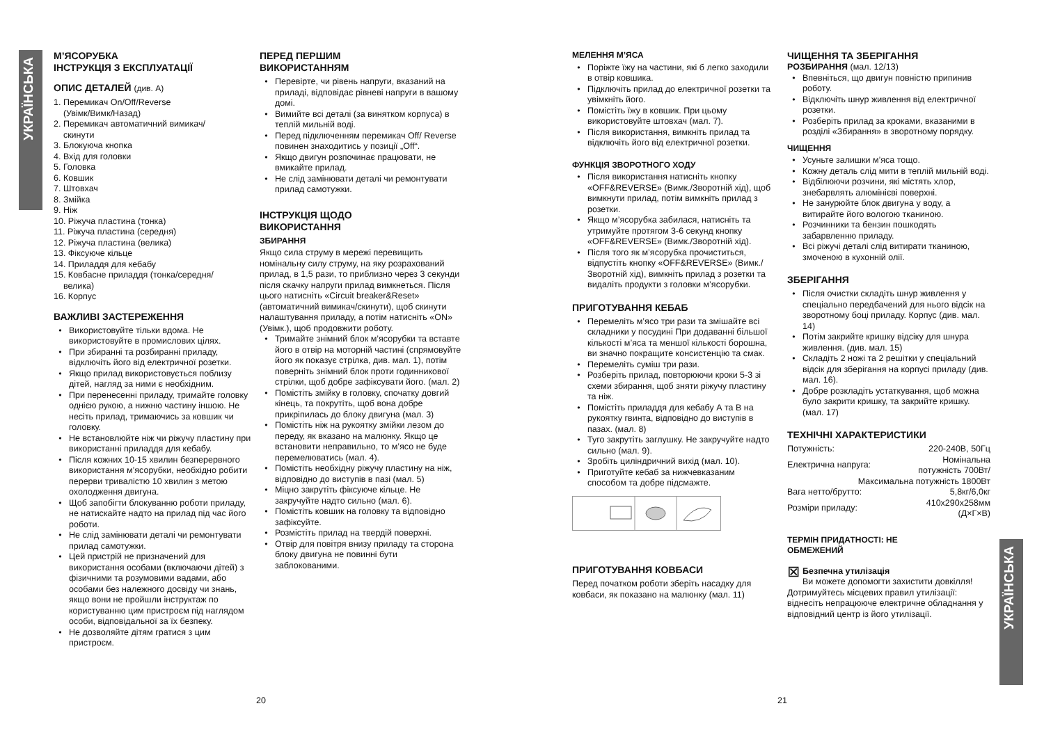УКРАЇНСЬКА
УКРАЇНСЬКА
М’ЯСОРУБКА
ІНСТРУКЦІЯ З ЕКСПЛУАТАЦІЇ
ОПИС ДЕТАЛЕЙ (див. А)
1. Перемикач On/Off/Reverse
(Увімк/Вимк/Назад)
2. Перемикач автоматичний вимикач/
скинути
3. Блокуюча кнопка
4. Вхід для головки
5. Головка
6. Ковшик
7. Штовхач
8. Змійка
9. Ніж
10. Ріжуча пластина (тонка)
11. Ріжуча пластина (середня)
12. Ріжуча пластина (велика)
13. Фіксуюче кільце
14. Приладдя для кебабу
15. Ковбасне приладдя (тонка/середня/
велика)
16. Корпус
ВАЖЛИВІ ЗАСТЕРЕЖЕННЯ
Використовуйте тільки вдома. Не використовуйте в промислових цілях.
При збиранні та розбиранні приладу, відключіть його від електричної розетки.
Якщо прилад використовується поблизу дітей, нагляд за ними є необхідним.
При перенесенні приладу, тримайте головку однією рукою, а нижню частину іншою. Не несіть прилад, тримаючись за ковшик чи головку.
Не встановлюйте ніж чи ріжучу пластину при використанні приладдя для кебабу.
Після кожних 10-15 хвилин безперервного використання м’ясорубки, необхідно робити перерви тривалістю 10 хвилин з метою охолодження двигуна.
Щоб запобігти блокуванню роботи приладу, не натискайте надто на прилад під час його роботи.
Не слід замінювати деталі чи ремонтувати прилад самотужки.
Цей пристрій не призначений для використання особами (включаючи дітей) з фізичними та розумовими вадами, або особами без належного досвіду чи знань, якщо вони не пройшли інструктаж по користуванню цим пристроєм під наглядом особи, відповідальної за їх безпеку.
Не дозволяйте дітям гратися з цим пристроєм.
ПЕРЕД ПЕРШИМ
ВИКОРИСТАННЯМ
Перевірте, чи рівень напруги, вказаний на приладі, відповідає рівневі напруги в вашому домі.
Вимийте всі деталі (за винятком корпуса) в теплій мильній воді.
Перед підключенням перемикач Off/ Reverse повинен знаходитись у позиції „Off“.
Якщо двигун розпочинає працювати, не вмикайте прилад.
Не слід замінювати деталі чи ремонтувати прилад самотужки.
ІНСТРУКЦІЯ ЩОДО
ВИКОРИСТАННЯ
ЗБИРАННЯ
Якщо сила струму в мережі перевищить номінальну силу струму, на яку розрахований прилад, в 1,5 рази, то приблизно через 3 секунди після скачку напруги прилад вимкнеться. Після цього натисніть «Circuit breaker&Reset» (автоматичний вимикач/скинути), щоб скинути налаштування приладу, а потім натисніть «ON» (Увімк.), щоб продовжити роботу.
Тримайте знімний блок м’ясорубки та вставте його в отвір на моторній частині (спрямовуйте його як показує стрілка, див. мал. 1), потім поверніть знімний блок проти годинникової стрілки, щоб добре зафіксувати його. (мал. 2)
Помістіть змійку в головку, спочатку довгий кінець, та покрутіть, щоб вона добре прикріпилась до блоку двигуна (мал. 3)
Помістіть ніж на рукоятку змійки лезом до переду, як вказано на малюнку. Якщо це встановити неправильно, то м’ясо не буде перемелюватись (мал. 4).
Помістіть необхідну ріжучу пластину на ніж, відповідно до виступів в пазі (мал. 5)
Міцно закрутіть фіксуюче кільце. Не закручуйте надто сильно (мал. 6).
Помістіть ковшик на головку та відповідно зафіксуйте.
Розмістіть прилад на твердій поверхні.
Отвір для повітря внизу приладу та сторона блоку двигуна не повинні бути заблокованими.
МЕЛЕННЯ М’ЯСА
Поріжте їжу на частини, які б легко заходили в отвір ковшика.
Підключіть прилад до електричної розетки та увімкніть його.
Помістіть їжу в ковшик. При цьому використовуйте штовхач (мал. 7).
Після використання, вимкніть прилад та відключіть його від електричної розетки.
ФУНКЦІЯ ЗВОРОТНОГО ХОДУ
Після використання натисніть кнопку «OFF&REVERSE» (Вимк./Зворотній хід), щоб вимкнути прилад, потім вимкніть прилад з розетки.
Якщо м’ясорубка забилася, натисніть та утримуйте протягом 3-6 секунд кнопку «OFF&REVERSE» (Вимк./Зворотній хід).
Після того як м’ясорубка прочиститься, відпустіть кнопку «OFF&REVERSE» (Вимк./Зворотній хід), вимкніть прилад з розетки та видаліть продукти з головки м’ясорубки.
ПРИГОТУВАННЯ КЕБАБ
Перемеліть м’ясо три рази та змішайте всі складники у посудині При додаванні більшої кількості м’яса та меншої кількості борошна, ви значно покращите консистенцію та смак.
Перемеліть суміш три рази.
Розберіть прилад, повторюючи кроки 5-3 зі схеми збирання, щоб зняти ріжучу пластину та ніж.
Помістіть приладдя для кебабу А та В на рукоятку гвинта, відповідно до виступів в пазах. (мал. 8)
Туго закрутіть заглушку. Не закручуйте надто сильно (мал. 9).
Зробіть циліндричний вихід (мал. 10).
Приготуйте кебаб за нижчевказаним способом та добре підсмажте.
ПРИГОТУВАННЯ КОВБАСИ
Перед початком роботи зберіть насадку для ковбаси, як показано на малюнку (мал. 11)
ЧИЩЕННЯ ТА ЗБЕРІГАННЯ
РОЗБИРАННЯ (мал. 12/13)
Впевніться, що двигун повністю припинив роботу.
Відключіть шнур живлення від електричної розетки.
Розберіть прилад за кроками, вказаними в розділі «Збирання» в зворотному порядку.
ЧИЩЕННЯ
Усуньте залишки м’яса тощо.
Кожну деталь слід мити в теплій мильній воді.
Відбілюючи розчини, які містять хлор, знебарвлять алюмінієві поверхні.
Не занурюйте блок двигуна у воду, а витирайте його вологою тканиною.
Розчинники та бензин пошкодять забарвленню приладу.
Всі ріжучі деталі слід витирати тканиною, змоченою в кухонній олії.
ЗБЕРІГАННЯ
Після очистки складіть шнур живлення у спеціально передбачений для нього відсік на зворотному боці приладу. Корпус (див. мал. 14)
Потім закрийте кришку відсіку для шнура живлення. (див. мал. 15)
Складіть 2 ножі та 2 решітки у спеціальний відсік для зберігання на корпусі приладу (див. мал. 16).
Добре розкладіть устаткування, щоб можна було закрити кришку, та закрийте кришку. (мал. 17)
ТЕХНІЧНІ ХАРАКТЕРИСТИКИ
| Потужність: | 220-240В, 50Гц |
| Електрична напруга: | Номінальна потужність 700Вт/ |
| Максимальна потужність 1800Вт | |
| Вага нетто/брутто: | 5,8кг/6,0кг |
| Розміри приладу: | 410x290x258мм (Д×Г×В) |
ТЕРМІН ПРИДАТНОСТІ: НЕ
ОБМЕЖЕНИЙ
⊠
Безпечна утилізація
Ви можете допомогти захистити довкілля!
Дотримуйтесь місцевих правил утилізації: віднесіть непрацюючe електричне обладнання у відповідний центр із його утилізації.
20 21